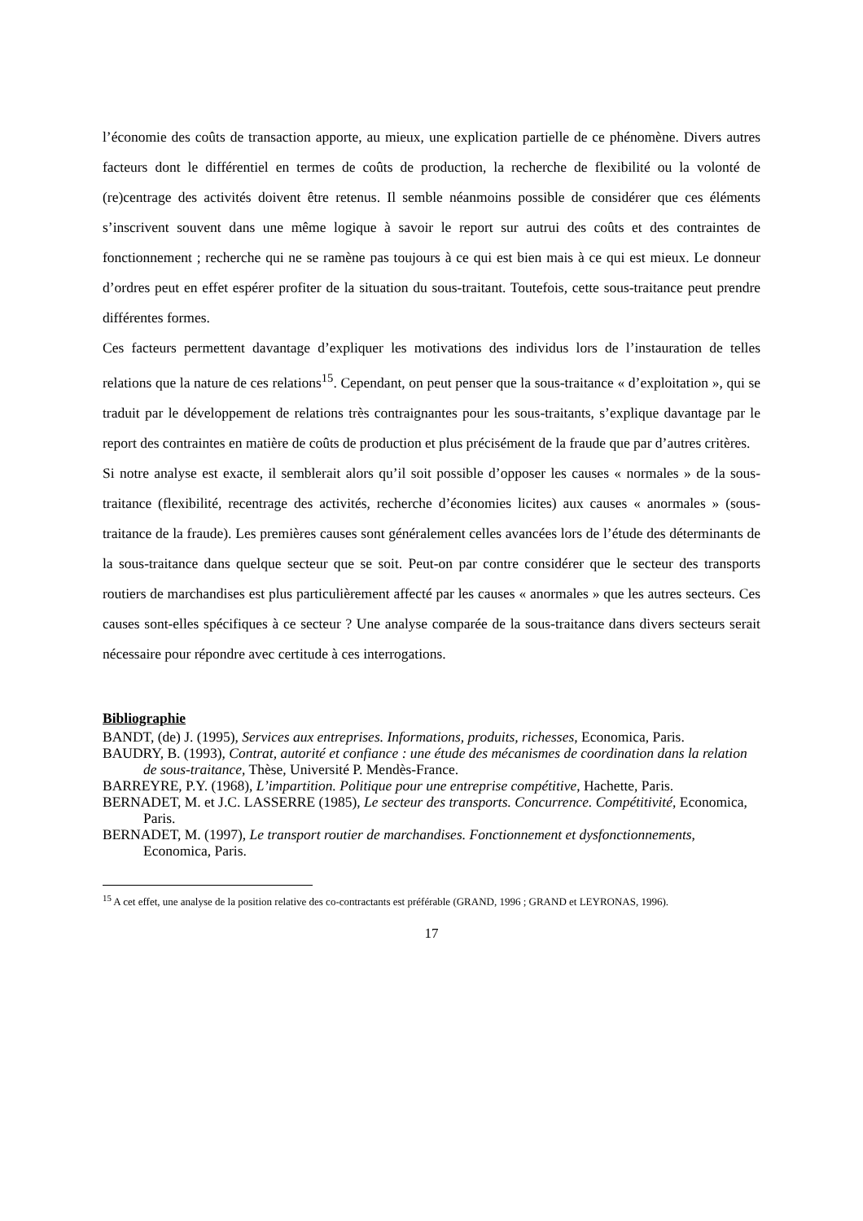l’économie des coûts de transaction apporte, au mieux, une explication partielle de ce phénomène. Divers autres facteurs dont le différentiel en termes de coûts de production, la recherche de flexibilité ou la volonté de (re)centrage des activités doivent être retenus. Il semble néanmoins possible de considérer que ces éléments s’inscrivent souvent dans une même logique à savoir le report sur autrui des coûts et des contraintes de fonctionnement ; recherche qui ne se ramène pas toujours à ce qui est bien mais à ce qui est mieux. Le donneur d’ordres peut en effet espérer profiter de la situation du sous-traitant. Toutefois, cette sous-traitance peut prendre différentes formes.
Ces facteurs permettent davantage d’expliquer les motivations des individus lors de l’instauration de telles relations que la nature de ces relations<sup>15</sup>. Cependant, on peut penser que la sous-traitance « d’exploitation », qui se traduit par le développement de relations très contraignantes pour les sous-traitants, s’explique davantage par le report des contraintes en matière de coûts de production et plus précisément de la fraude que par d’autres critères.
Si notre analyse est exacte, il semblerait alors qu’il soit possible d’opposer les causes « normales » de la sous-traitance (flexibilité, recentrage des activités, recherche d’économies licites) aux causes « anormales » (sous-traitance de la fraude). Les premières causes sont généralement celles avancées lors de l’étude des déterminants de la sous-traitance dans quelque secteur que se soit. Peut-on par contre considérer que le secteur des transports routiers de marchandises est plus particulièrement affecté par les causes « anormales » que les autres secteurs. Ces causes sont-elles spécifiques à ce secteur ? Une analyse comparée de la sous-traitance dans divers secteurs serait nécessaire pour répondre avec certitude à ces interrogations.
Bibliographie
BANDT, (de) J. (1995), Services aux entreprises. Informations, produits, richesses, Economica, Paris.
BAUDRY, B. (1993), Contrat, autorité et confiance : une étude des mécanismes de coordination dans la relation de sous-traitance, Thèse, Université P. Mendès-France.
BARREYRE, P.Y. (1968), L’impartition. Politique pour une entreprise compétitive, Hachette, Paris.
BERNADET, M. et J.C. LASSERRE (1985), Le secteur des transports. Concurrence. Compétitivité, Economica, Paris.
BERNADET, M. (1997), Le transport routier de marchandises. Fonctionnement et dysfonctionnements, Economica, Paris.
<sup>15</sup> A cet effet, une analyse de la position relative des co-contractants est préférable (GRAND, 1996 ; GRAND et LEYRONAS, 1996).
17